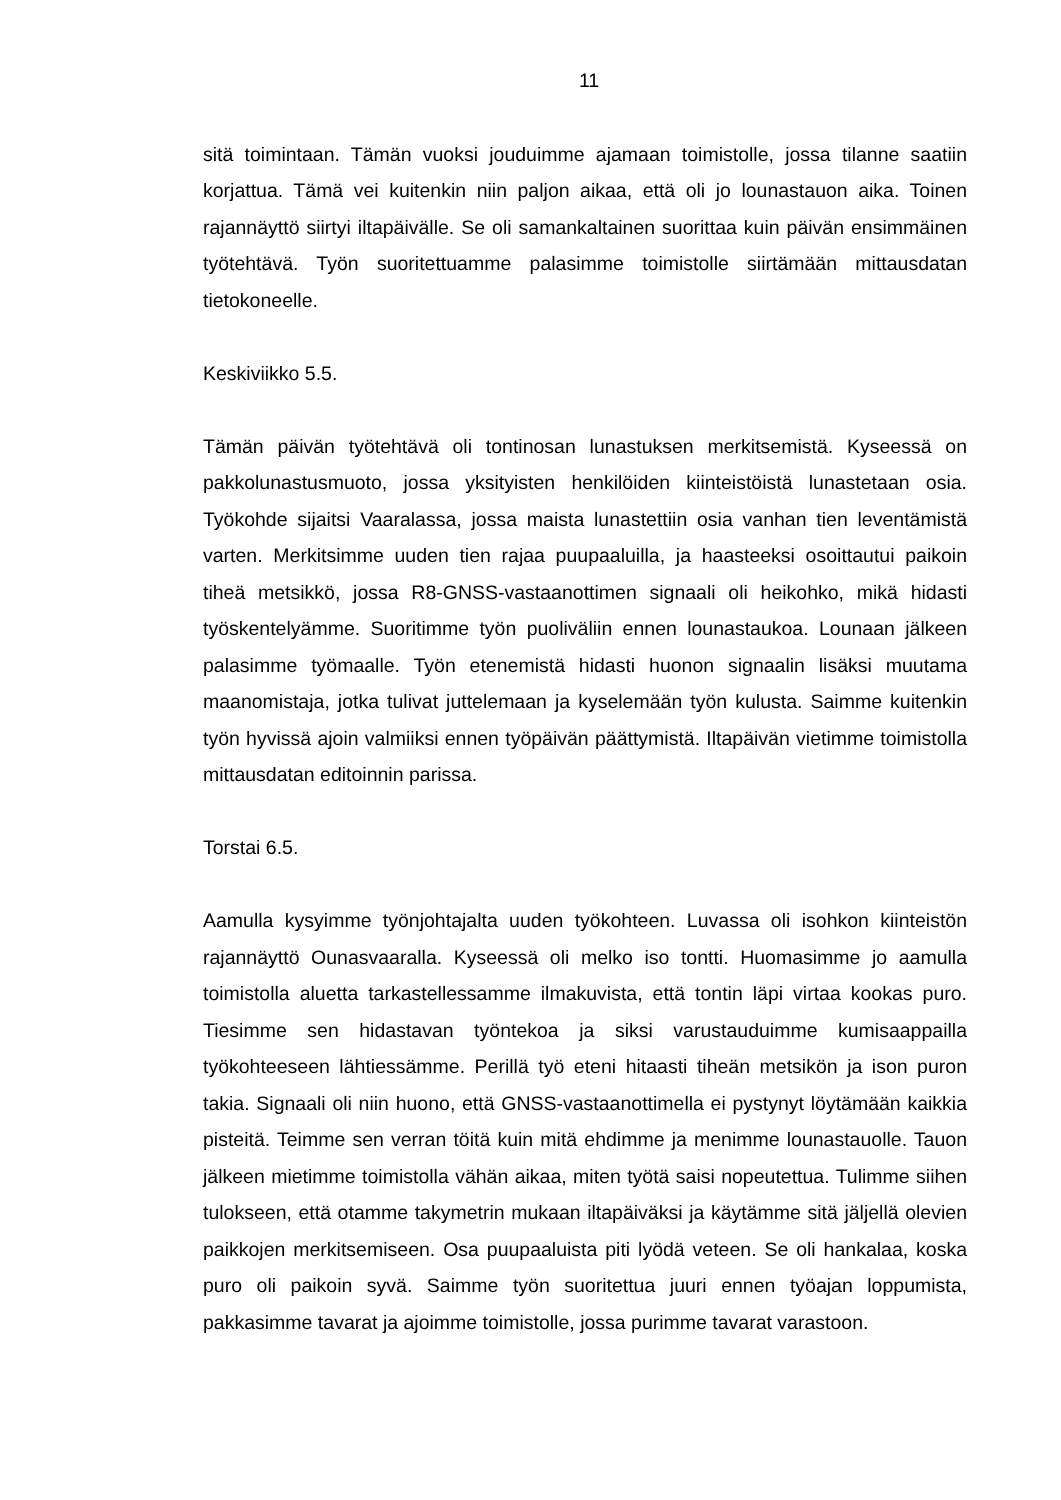11
sitä toimintaan. Tämän vuoksi jouduimme ajamaan toimistolle, jossa tilanne saatiin korjattua. Tämä vei kuitenkin niin paljon aikaa, että oli jo lounastauon aika. Toinen rajannäyttö siirtyi iltapäivälle. Se oli samankaltainen suorittaa kuin päivän ensimmäinen työtehtävä. Työn suoritettuamme palasimme toimistolle siirtämään mittausdatan tietokoneelle.
Keskiviikko 5.5.
Tämän päivän työtehtävä oli tontinosan lunastuksen merkitsemistä. Kyseessä on pakkolunastusmuoto, jossa yksityisten henkilöiden kiinteistöistä lunastetaan osia. Työkohde sijaitsi Vaaralassa, jossa maista lunastettiin osia vanhan tien leventämistä varten. Merkitsimme uuden tien rajaa puupaaluilla, ja haasteeksi osoittautui paikoin tiheä metsikkö, jossa R8-GNSS-vastaanottimen signaali oli heikohko, mikä hidasti työskentelyämme. Suoritimme työn puoliväliin ennen lounastaukoa. Lounaan jälkeen palasimme työmaalle. Työn etenemistä hidasti huonon signaalin lisäksi muutama maanomistaja, jotka tulivat juttelemaan ja kyselemään työn kulusta. Saimme kuitenkin työn hyvissä ajoin valmiiksi ennen työpäivän päättymistä. Iltapäivän vietimme toimistolla mittausdatan editoinnin parissa.
Torstai 6.5.
Aamulla kysyimme työnjohtajalta uuden työkohteen. Luvassa oli isohkon kiinteistön rajannäyttö Ounasvaaralla. Kyseessä oli melko iso tontti. Huomasimme jo aamulla toimistolla aluetta tarkastellessamme ilmakuvista, että tontin läpi virtaa kookas puro. Tiesimme sen hidastavan työntekoa ja siksi varustauduimme kumisaappailla työkohteeseen lähtiessämme. Perillä työ eteni hitaasti tiheän metsikön ja ison puron takia. Signaali oli niin huono, että GNSS-vastaanottimella ei pystynyt löytämään kaikkia pisteitä. Teimme sen verran töitä kuin mitä ehdimme ja menimme lounastauolle. Tauon jälkeen mietimme toimistolla vähän aikaa, miten työtä saisi nopeutettua. Tulimme siihen tulokseen, että otamme takymetrin mukaan iltapäiväksi ja käytämme sitä jäljellä olevien paikkojen merkitsemiseen. Osa puupaaluista piti lyödä veteen. Se oli hankalaa, koska puro oli paikoin syvä. Saimme työn suoritettua juuri ennen työajan loppumista, pakkasimme tavarat ja ajoimme toimistolle, jossa purimme tavarat varastoon.